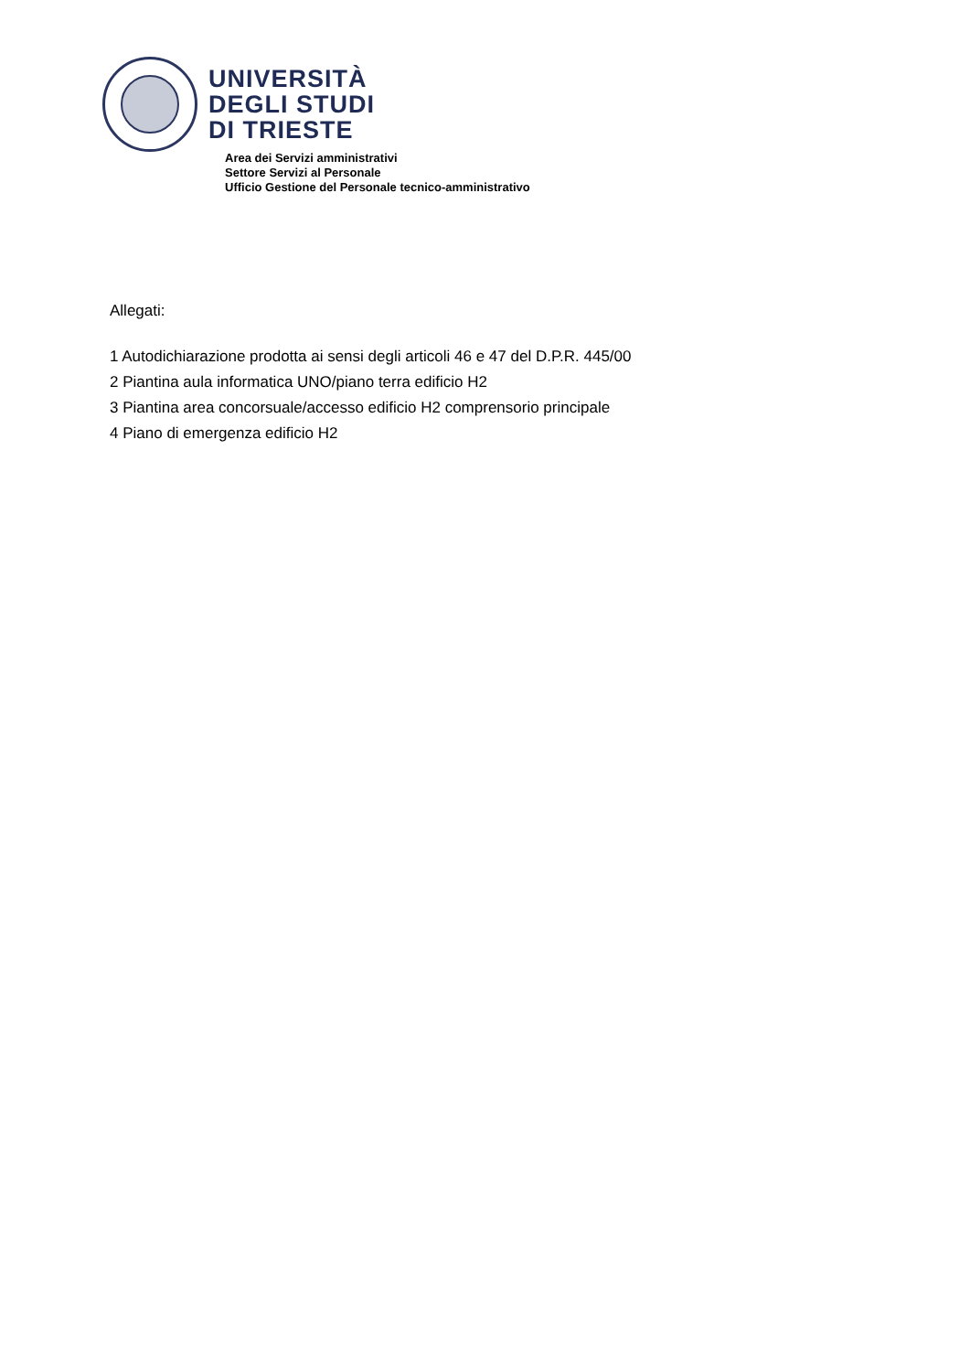UNIVERSITÀ
DEGLI STUDI
DI TRIESTE
Area dei Servizi amministrativi
Settore Servizi al Personale
Ufficio Gestione del Personale tecnico-amministrativo
Allegati:
1 Autodichiarazione prodotta ai sensi degli articoli 46 e 47 del D.P.R. 445/00
2 Piantina aula informatica UNO/piano terra edificio H2
3 Piantina area concorsuale/accesso edificio H2 comprensorio principale
4 Piano di emergenza edificio H2